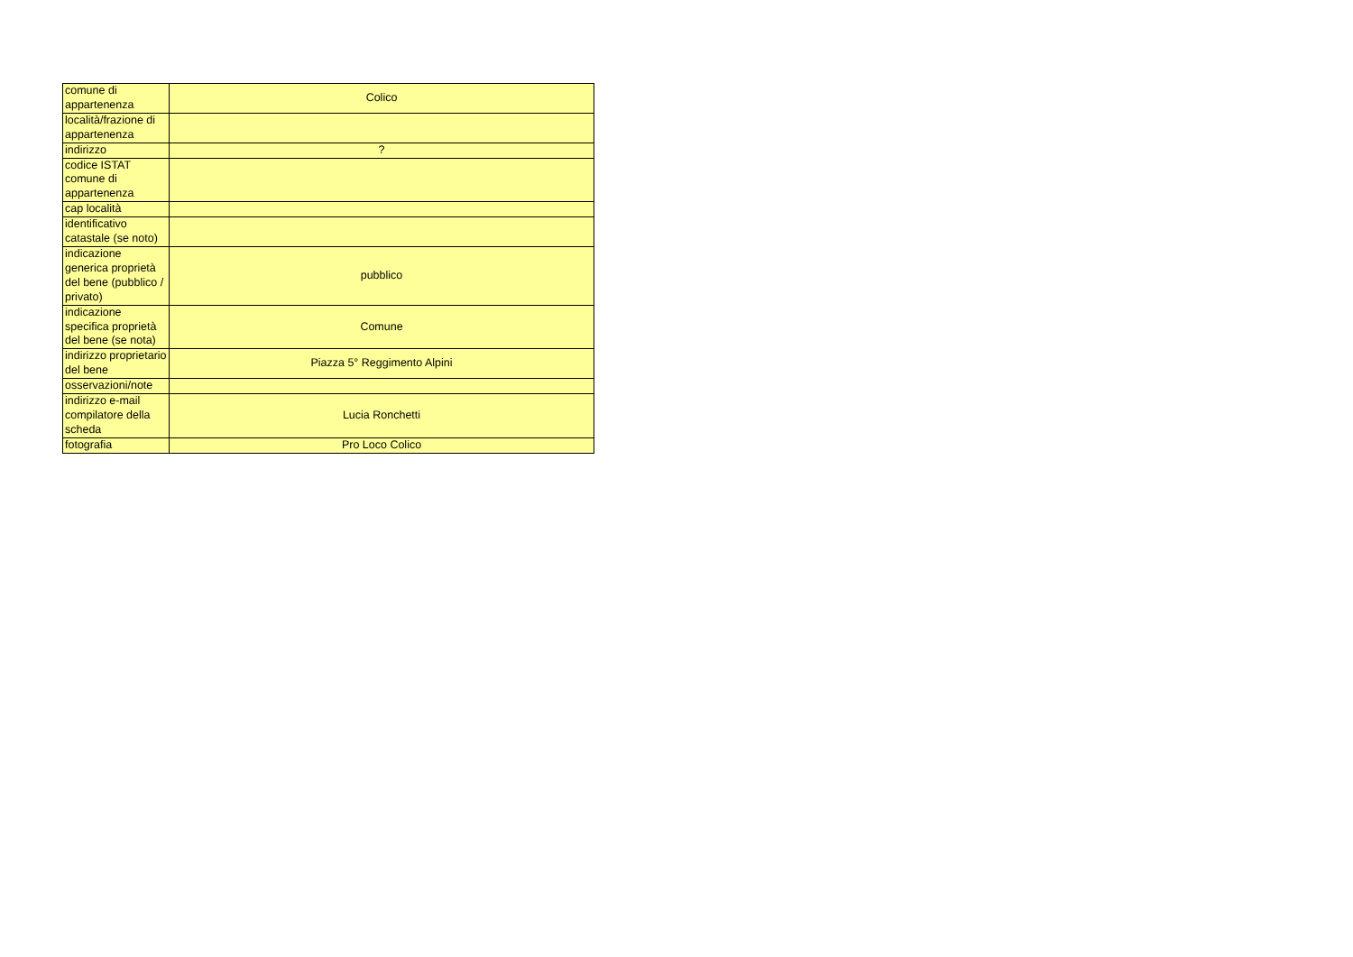| comune di appartenenza | Colico |
| località/frazione di appartenenza | |
| indirizzo | ? |
| codice ISTAT comune di appartenenza | |
| cap località | |
| identificativo catastale (se noto) | |
| indicazione generica proprietà del bene (pubblico / privato) | pubblico |
| indicazione specifica proprietà del bene (se nota) | Comune |
| indirizzo proprietario del bene | Piazza 5° Reggimento Alpini |
| osservazioni/note | |
| indirizzo e-mail compilatore della scheda | Lucia Ronchetti |
| fotografia | Pro Loco Colico |